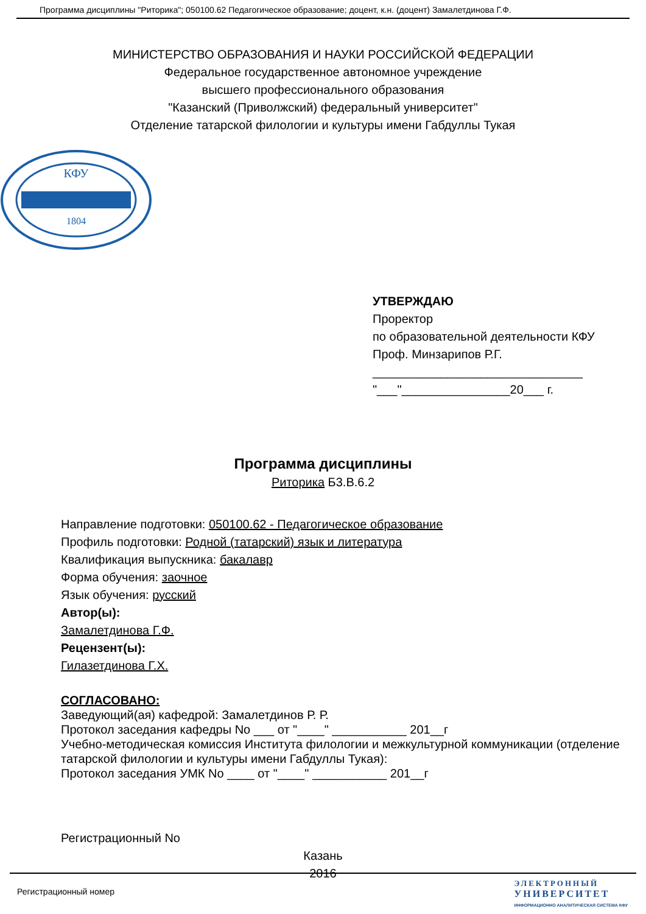Программа дисциплины "Риторика"; 050100.62 Педагогическое образование; доцент, к.н. (доцент) Замалетдинова Г.Ф.
МИНИСТЕРСТВО ОБРАЗОВАНИЯ И НАУКИ РОССИЙСКОЙ ФЕДЕРАЦИИ
Федеральное государственное автономное учреждение
высшего профессионального образования
"Казанский (Приволжский) федеральный университет"
Отделение татарской филологии и культуры имени Габдуллы Тукая
КФУ
1804
УТВЕРЖДАЮ
Проректор
по образовательной деятельности КФУ
Проф. Минзарипов Р.Г.
_______________________________
"___"________________20___ г.
Программа дисциплины
Риторика Б3.В.6.2
Направление подготовки: 050100.62 - Педагогическое образование
Профиль подготовки: Родной (татарский) язык и литература
Квалификация выпускника: бакалавр
Форма обучения: заочное
Язык обучения: русский
Автор(ы):
Замалетдинова Г.Ф.
Рецензент(ы):
Гилазетдинова Г.Х.
СОГЛАСОВАНО:
Заведующий(ая) кафедрой: Замалетдинов Р. Р.
Протокол заседания кафедры No ___ от "____" ___________ 201__г
Учебно-методическая комиссия Института филологии и межкультурной коммуникации (отделение татарской филологии и культуры имени Габдуллы Тукая):
Протокол заседания УМК No ____ от "____" ___________ 201__г
Регистрационный No
Казань
2016
Регистрационный номер
ЭЛЕКТРОННЫЙ
УНИВЕРСИТЕТ
ИНФОРМАЦИОННО АНАЛИТИЧЕСКАЯ СИСТЕМА КФУ